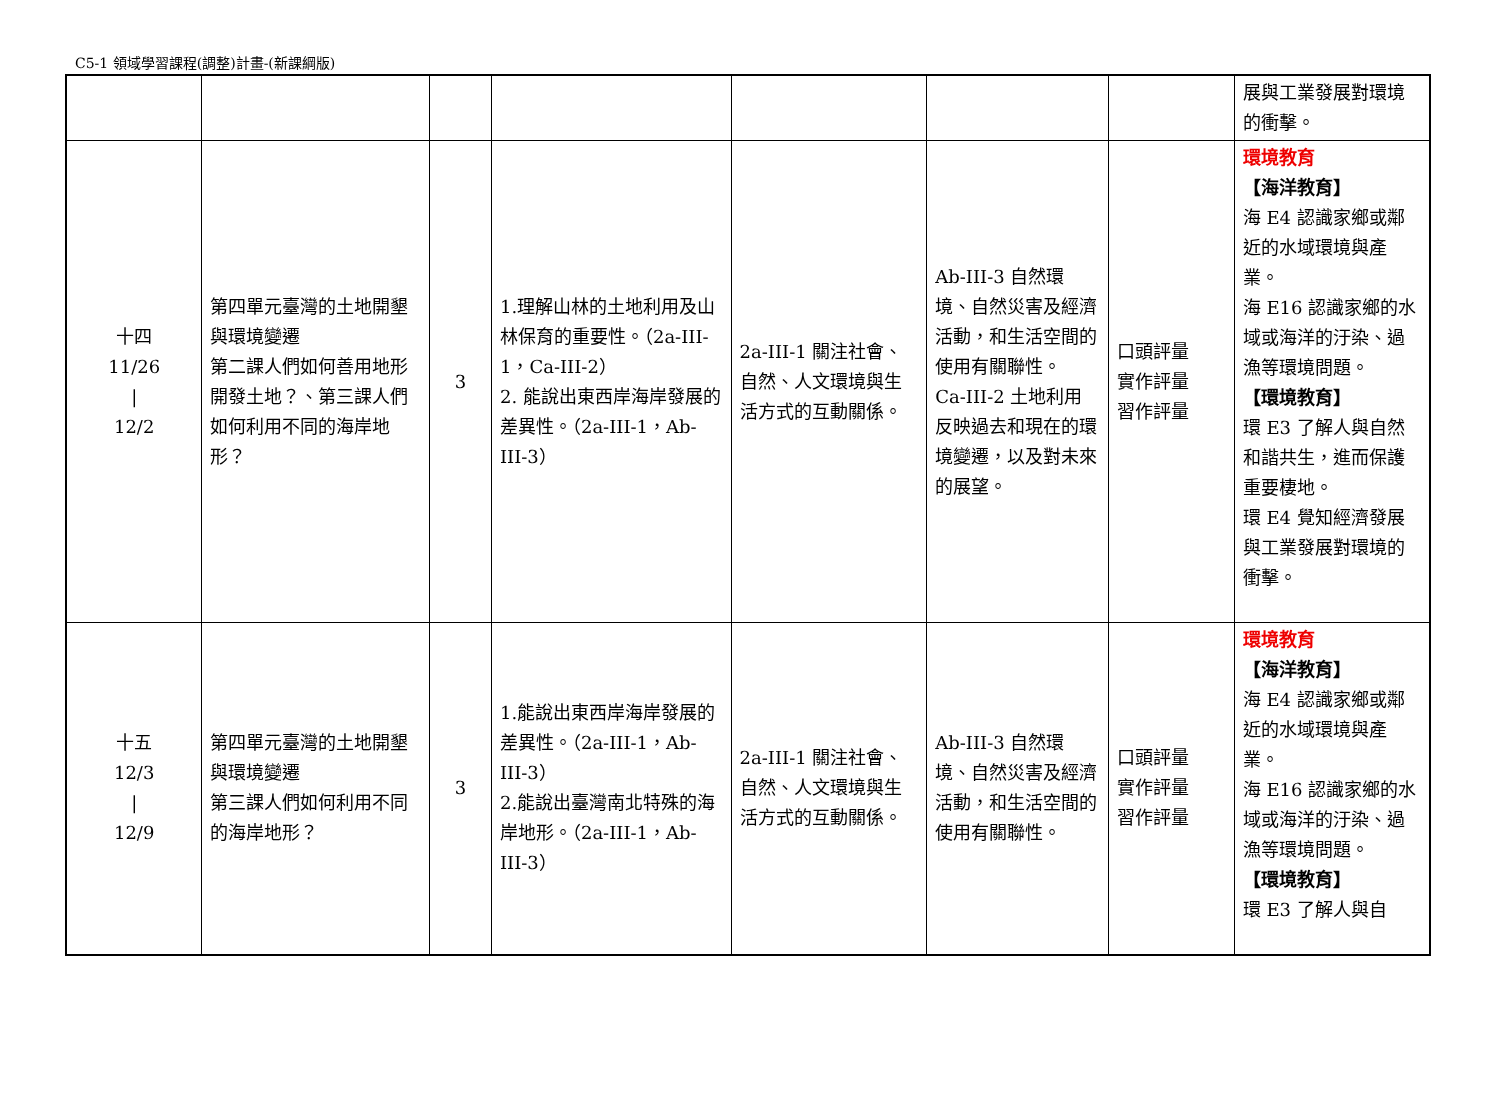C5-1 領域學習課程(調整)計畫-(新課綱版)
| | | | | | | | 展與工業發展對環境的衝擊。 |
| 十四 11/26 / 12/2 | 第四單元臺灣的土地開墾與環境變遷 第二課人們如何善用地形開發土地？、第三課人們如何利用不同的海岸地形？ | 3 | 1.理解山林的土地利用及山林保育的重要性。（2a-III-1，Ca-III-2） 2. 能說出東西岸海岸發展的差異性。（2a-III-1，Ab-III-3） | 2a-III-1 關注社會、自然、人文環境與生活方式的互動關係。 | Ab-III-3 自然環境、自然災害及經濟活動，和生活空間的使用有關聯性。 Ca-III-2 土地利用反映過去和現在的環境變遷，以及對未來的展望。 | 口頭評量 實作評量 習作評量 | 環境教育 【海洋教育】 海 E4 認識家鄉或鄰近的水域環境與產業。 海 E16 認識家鄉的水域或海洋的汙染、過漁等環境問題。 【環境教育】 環 E3 了解人與自然和諧共生，進而保護重要棲地。 環 E4 覺知經濟發展與工業發展對環境的衝擊。 |
| 十五 12/3 / 12/9 | 第四單元臺灣的土地開墾與環境變遷 第三課人們如何利用不同的海岸地形？ | 3 | 1.能說出東西岸海岸發展的差異性。（2a-III-1，Ab-III-3） 2.能說出臺灣南北特殊的海岸地形。（2a-III-1，Ab-III-3） | 2a-III-1 關注社會、自然、人文環境與生活方式的互動關係。 | Ab-III-3 自然環境、自然災害及經濟活動，和生活空間的使用有關聯性。 | 口頭評量 實作評量 習作評量 | 環境教育 【海洋教育】 海 E4 認識家鄉或鄰近的水域環境與產業。 海 E16 認識家鄉的水域或海洋的汙染、過漁等環境問題。 【環境教育】 環 E3 了解人與自 |